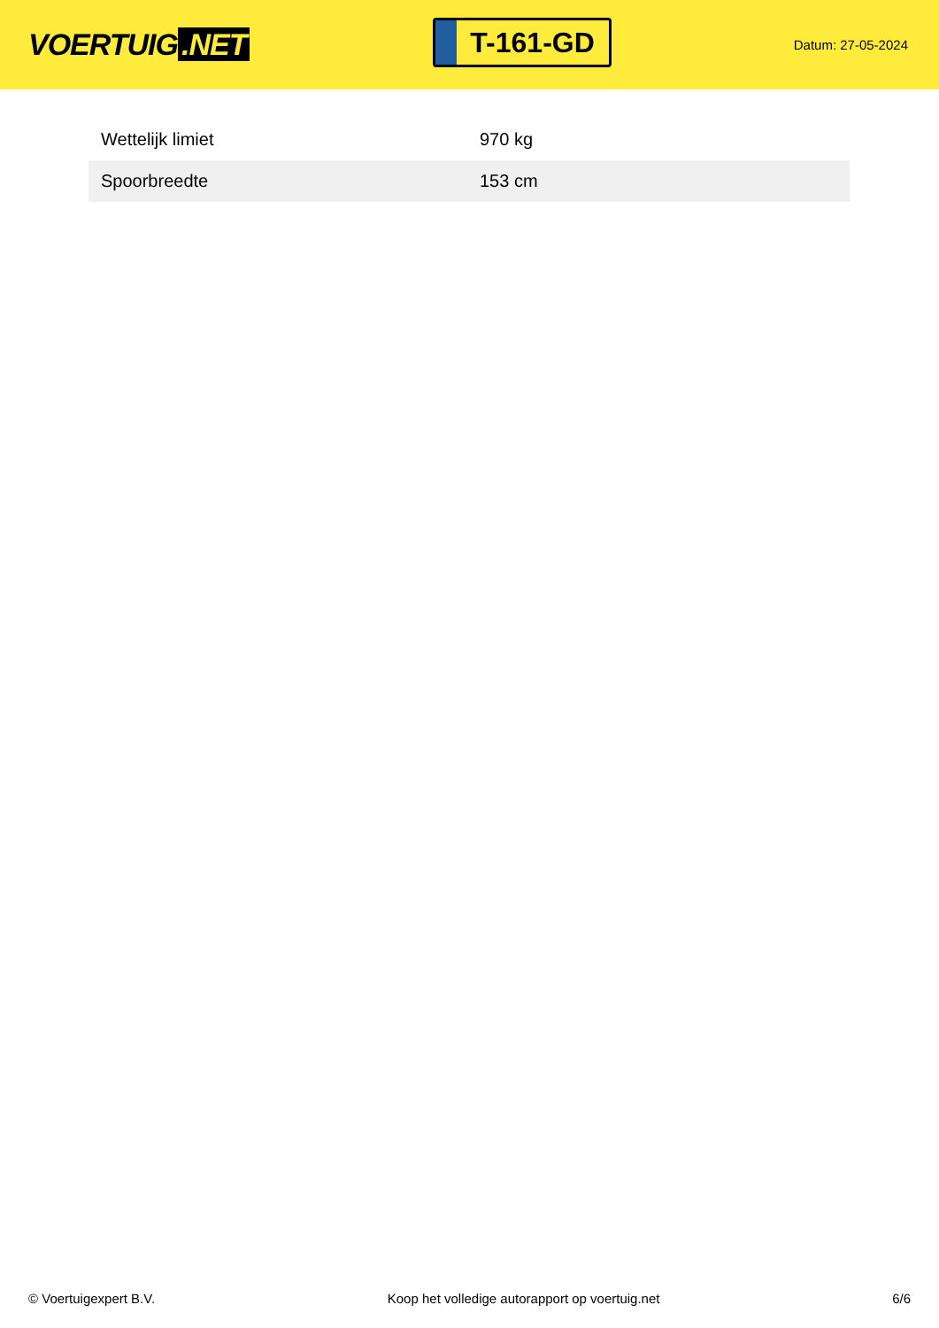VOERTUIG.NET
T-161-GD
Datum: 27-05-2024
| Wettelijk limiet | 970 kg |
| Spoorbreedte | 153 cm |
© Voertuigexpert B.V. Koop het volledige autorapport op voertuig.net 6/6